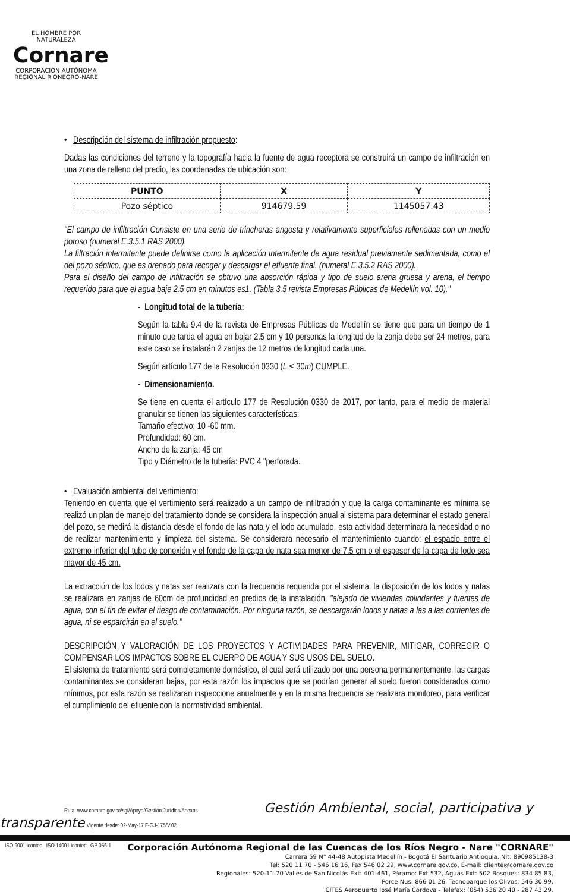EL HOMBRE POR NATURALEZA
Cornare
CORPORACIÓN AUTÓNOMA REGIONAL RIONEGRO-NARE
• Descripción del sistema de infiltración propuesto:
Dadas las condiciones del terreno y la topografía hacia la fuente de agua receptora se construirá un campo de infiltración en una zona de relleno del predio, las coordenadas de ubicación son:
| PUNTO | X | Y |
| --- | --- | --- |
| Pozo séptico | 914679.59 | 1145057.43 |
"El campo de infiltración Consiste en una serie de trincheras angosta y relativamente superficiales rellenadas con un medio poroso (numeral E.3.5.1 RAS 2000).
La filtración intermitente puede definirse como la aplicación intermitente de agua residual previamente sedimentada, como el del pozo séptico, que es drenado para recoger y descargar el efluente final. (numeral E.3.5.2 RAS 2000).
Para el diseño del campo de infiltración se obtuvo una absorción rápida y tipo de suelo arena gruesa y arena, el tiempo requerido para que el agua baje 2.5 cm en minutos es1. (Tabla 3.5 revista Empresas Públicas de Medellín vol. 10)."
- Longitud total de la tubería:
Según la tabla 9.4 de la revista de Empresas Públicas de Medellín se tiene que para un tiempo de 1 minuto que tarda el agua en bajar 2.5 cm y 10 personas la longitud de la zanja debe ser 24 metros, para este caso se instalarán 2 zanjas de 12 metros de longitud cada una.
Según artículo 177 de la Resolución 0330 (L ≤ 30m) CUMPLE.
- Dimensionamiento.
Se tiene en cuenta el artículo 177 de Resolución 0330 de 2017, por tanto, para el medio de material granular se tienen las siguientes características:
Tamaño efectivo: 10 -60 mm.
Profundidad: 60 cm.
Ancho de la zanja: 45 cm
Tipo y Diámetro de la tubería: PVC 4 "perforada.
• Evaluación ambiental del vertimiento:
Teniendo en cuenta que el vertimiento será realizado a un campo de infiltración y que la carga contaminante es mínima se realizó un plan de manejo del tratamiento donde se considera la inspección anual al sistema para determinar el estado general del pozo, se medirá la distancia desde el fondo de las nata y el lodo acumulado, esta actividad determinara la necesidad o no de realizar mantenimiento y limpieza del sistema. Se considerara necesario el mantenimiento cuando: el espacio entre el extremo inferior del tubo de conexión y el fondo de la capa de nata sea menor de 7.5 cm o el espesor de la capa de lodo sea mayor de 45 cm.
La extracción de los lodos y natas ser realizara con la frecuencia requerida por el sistema, la disposición de los lodos y natas se realizara en zanjas de 60cm de profundidad en predios de la instalación, "alejado de viviendas colindantes y fuentes de agua, con el fin de evitar el riesgo de contaminación. Por ninguna razón, se descargarán lodos y natas a las a las corrientes de agua, ni se esparcirán en el suelo."
DESCRIPCIÓN Y VALORACIÓN DE LOS PROYECTOS Y ACTIVIDADES PARA PREVENIR, MITIGAR, CORREGIR O COMPENSAR LOS IMPACTOS SOBRE EL CUERPO DE AGUA Y SUS USOS DEL SUELO.
El sistema de tratamiento será completamente doméstico, el cual será utilizado por una persona permanentemente, las cargas contaminantes se consideran bajas, por esta razón los impactos que se podrían generar al suelo fueron considerados como mínimos, por esta razón se realizaran inspeccione anualmente y en la misma frecuencia se realizara monitoreo, para verificar el cumplimiento del efluente con la normatividad ambiental.
Ruta: www.cornare.gov.co/sgi/Apoyo/Gestión Jurídica/Anexos Gestión Ambiental, social, participativa y transparente Vigente desde: 02-May-17 F-GJ-175/V.02
ISO 9001 icontec ISO 14001 icontec GP 056-1
Corporación Autónoma Regional de las Cuencas de los Ríos Negro - Nare "CORNARE"
Carrera 59 N° 44-48 Autopista Medellín - Bogotá El Santuario Antioquia. Nit: 890985138-3
Tel: 520 11 70 - 546 16 16, Fax 546 02 29, www.cornare.gov.co, E-mail: cliente@cornare.gov.co
Regionales: 520-11-70 Valles de San Nicolás Ext: 401-461, Páramo: Ext 532, Aguas Ext: 502 Bosques: 834 85 83,
Porce Nus: 866 01 26, Tecnoparque los Olivos: 546 30 99,
CITES Aeropuerto José María Córdova - Telefax: (054) 536 20 40 - 287 43 29.